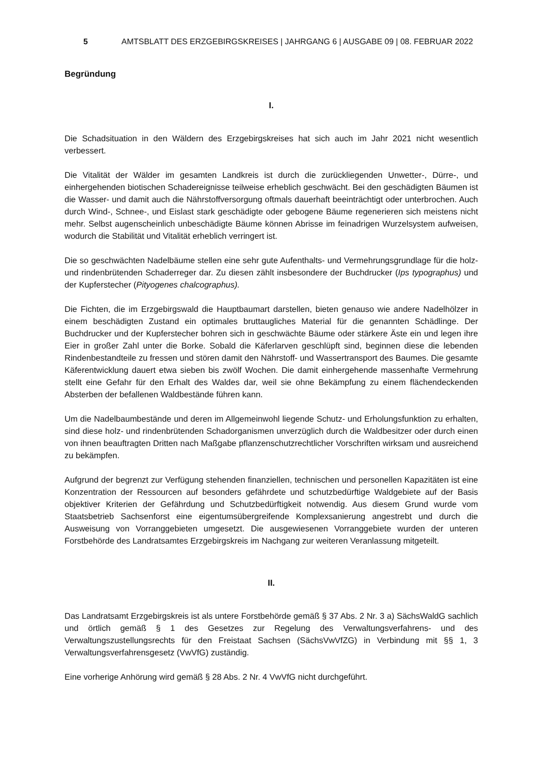5 AMTSBLATT DES ERZGEBIRGSKREISES | JAHRGANG 6 | AUSGABE 09 | 08. FEBRUAR 2022
Begründung
I.
Die Schadsituation in den Wäldern des Erzgebirgskreises hat sich auch im Jahr 2021 nicht wesentlich verbessert.
Die Vitalität der Wälder im gesamten Landkreis ist durch die zurückliegenden Unwetter-, Dürre-, und einhergehenden biotischen Schadereignisse teilweise erheblich geschwächt. Bei den geschädigten Bäumen ist die Wasser- und damit auch die Nährstoffversorgung oftmals dauerhaft beeinträchtigt oder unterbrochen. Auch durch Wind-, Schnee-, und Eislast stark geschädigte oder gebogene Bäume regenerieren sich meistens nicht mehr. Selbst augenscheinlich unbeschädigte Bäume können Abrisse im feinadrigen Wurzelsystem aufweisen, wodurch die Stabilität und Vitalität erheblich verringert ist.
Die so geschwächten Nadelbäume stellen eine sehr gute Aufenthalts- und Vermehrungsgrundlage für die holz- und rindenbrütenden Schaderreger dar. Zu diesen zählt insbesondere der Buchdrucker (Ips typographus) und der Kupferstecher (Pityogenes chalcographus).
Die Fichten, die im Erzgebirgswald die Hauptbaumart darstellen, bieten genauso wie andere Nadelhölzer in einem beschädigten Zustand ein optimales bruttaugliches Material für die genannten Schädlinge. Der Buchdrucker und der Kupferstecher bohren sich in geschwächte Bäume oder stärkere Äste ein und legen ihre Eier in großer Zahl unter die Borke. Sobald die Käferlarven geschlüpft sind, beginnen diese die lebenden Rindenbestandteile zu fressen und stören damit den Nährstoff- und Wassertransport des Baumes. Die gesamte Käferentwicklung dauert etwa sieben bis zwölf Wochen. Die damit einhergehende massenhafte Vermehrung stellt eine Gefahr für den Erhalt des Waldes dar, weil sie ohne Bekämpfung zu einem flächendeckenden Absterben der befallenen Waldbestände führen kann.
Um die Nadelbaumbestände und deren im Allgemeinwohl liegende Schutz- und Erholungsfunktion zu erhalten, sind diese holz- und rindenbrütenden Schadorganismen unverzüglich durch die Waldbesitzer oder durch einen von ihnen beauftragten Dritten nach Maßgabe pflanzenschutzrechtlicher Vorschriften wirksam und ausreichend zu bekämpfen.
Aufgrund der begrenzt zur Verfügung stehenden finanziellen, technischen und personellen Kapazitäten ist eine Konzentration der Ressourcen auf besonders gefährdete und schutzbedürftige Waldgebiete auf der Basis objektiver Kriterien der Gefährdung und Schutzbedürftigkeit notwendig. Aus diesem Grund wurde vom Staatsbetrieb Sachsenforst eine eigentumsübergreifende Komplexsanierung angestrebt und durch die Ausweisung von Vorranggebieten umgesetzt. Die ausgewiesenen Vorranggebiete wurden der unteren Forstbehörde des Landratsamtes Erzgebirgskreis im Nachgang zur weiteren Veranlassung mitgeteilt.
II.
Das Landratsamt Erzgebirgskreis ist als untere Forstbehörde gemäß § 37 Abs. 2 Nr. 3 a) SächsWaldG sachlich und örtlich gemäß § 1 des Gesetzes zur Regelung des Verwaltungsverfahrens- und des Verwaltungszustellungsrechts für den Freistaat Sachsen (SächsVwVfZG) in Verbindung mit §§ 1, 3 Verwaltungsverfahrensgesetz (VwVfG) zuständig.
Eine vorherige Anhörung wird gemäß § 28 Abs. 2 Nr. 4 VwVfG nicht durchgeführt.